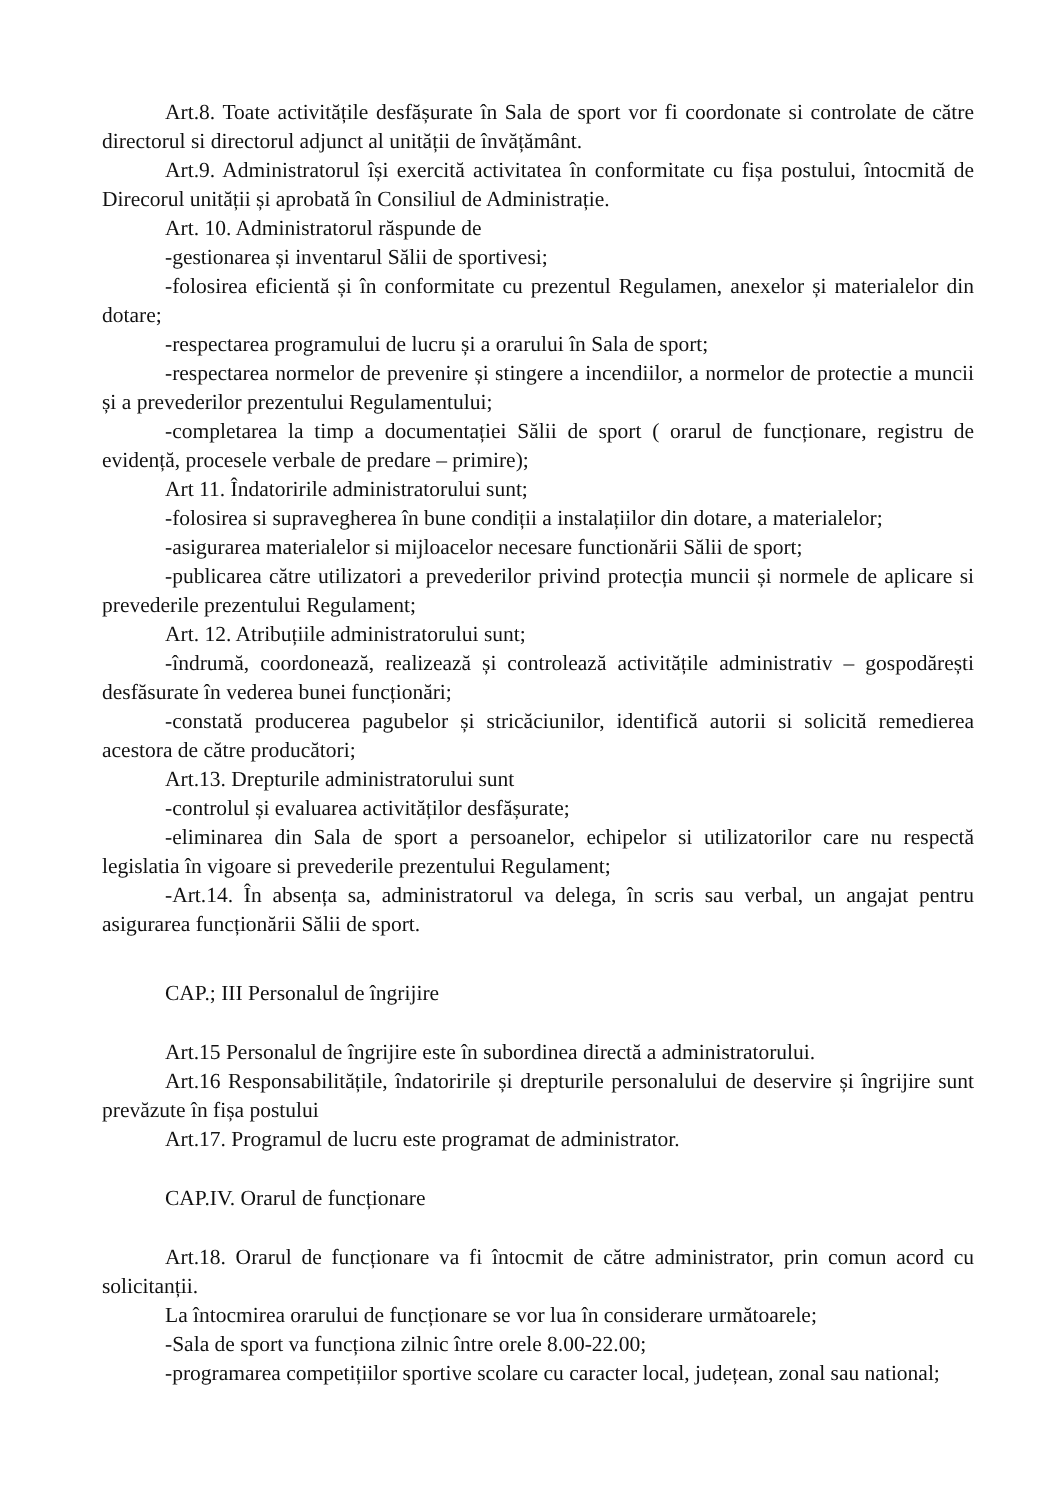Art.8. Toate activitățile desfășurate în Sala de sport vor fi coordonate si controlate de către directorul si directorul adjunct al unității de învățământ.
Art.9. Administratorul își exercită activitatea în conformitate cu fișa postului, întocmită de Direcorul unității și aprobată în Consiliul de Administrație.
Art. 10. Administratorul răspunde de
-gestionarea și inventarul Sălii de sportivesi;
-folosirea eficientă și în conformitate cu prezentul Regulamen, anexelor și materialelor din dotare;
-respectarea programului de lucru și a orarului în Sala de sport;
-respectarea normelor de prevenire și stingere a incendiilor, a normelor de protectie a muncii și a prevederilor prezentului Regulamentului;
-completarea la timp a documentației Sălii de sport ( orarul de funcționare, registru de evidență, procesele verbale de predare – primire);
Art 11. Îndatoririle administratorului sunt;
-folosirea si supravegherea în bune condiții a instalațiilor din dotare, a materialelor;
-asigurarea materialelor si mijloacelor necesare functionării Sălii de sport;
-publicarea către utilizatori a prevederilor privind protecția muncii și normele de aplicare si prevederile prezentului Regulament;
Art. 12. Atribuțiile administratorului sunt;
-îndrumă, coordonează, realizează și controlează activitățile administrativ – gospodărești desfăsurate în vederea bunei funcționări;
-constată producerea pagubelor și stricăciunilor, identifică autorii si solicită remedierea acestora de către producători;
Art.13. Drepturile administratorului sunt
-controlul și evaluarea activităților desfășurate;
-eliminarea din Sala de sport a persoanelor, echipelor si utilizatorilor care nu respectă legislatia în vigoare si prevederile prezentului Regulament;
-Art.14. În absența sa, administratorul va delega, în scris sau verbal, un angajat pentru asigurarea funcționării Sălii de sport.
CAP.; III Personalul de îngrijire
Art.15 Personalul de îngrijire este în subordinea directă a administratorului.
Art.16 Responsabilitățile, îndatoririle și drepturile personalului de deservire și îngrijire sunt prevăzute în fișa postului
Art.17. Programul de lucru este programat de administrator.
CAP.IV. Orarul de funcționare
Art.18. Orarul de funcționare va fi întocmit de către administrator, prin comun acord cu solicitanții.
La întocmirea orarului de funcționare se vor lua în considerare următoarele;
-Sala de sport va funcționa zilnic între orele 8.00-22.00;
-programarea competițiilor sportive scolare cu caracter local, județean, zonal sau national;